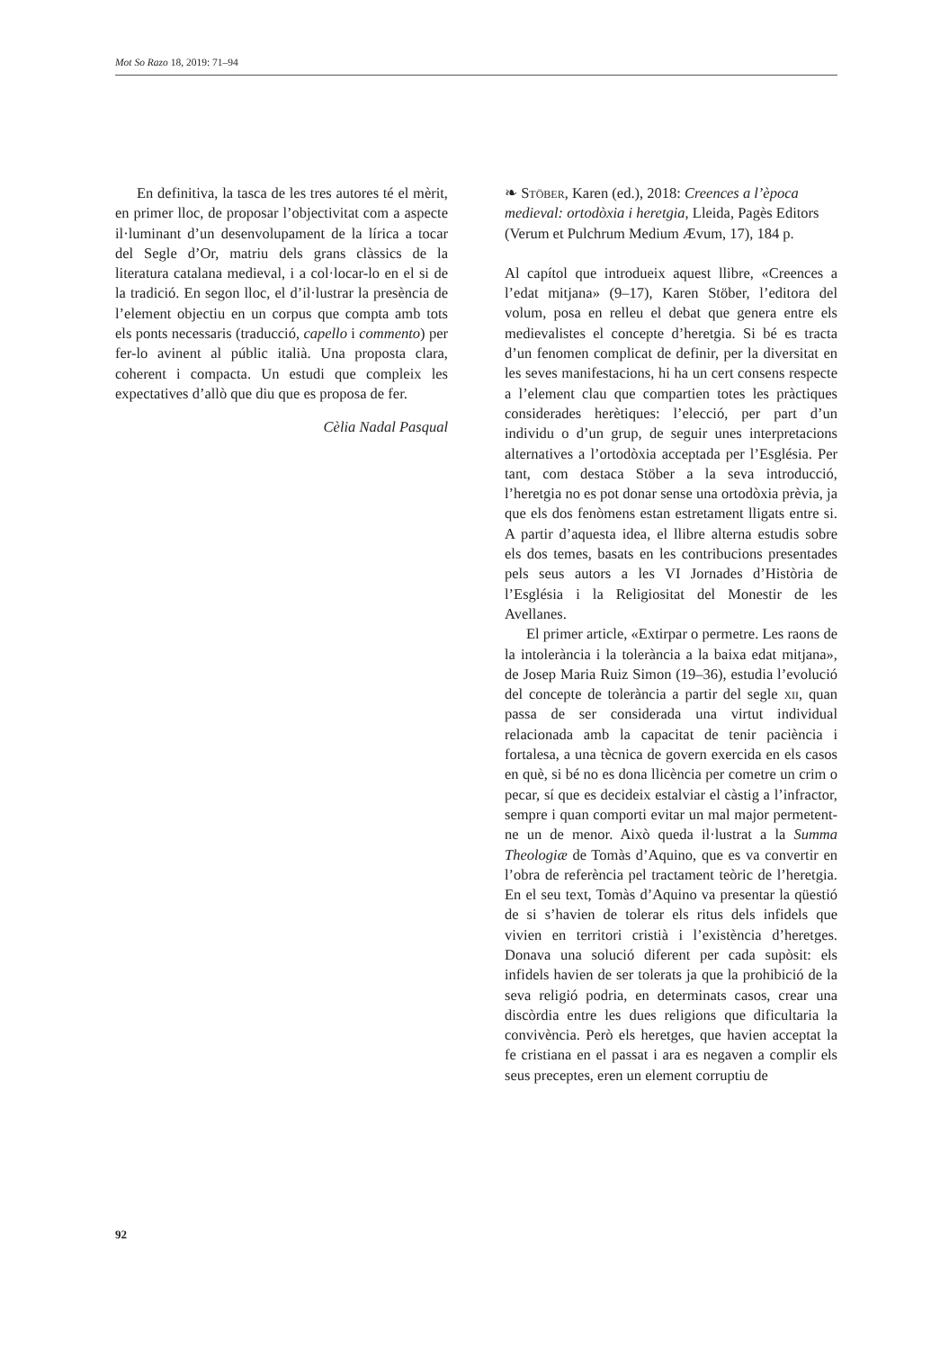Mot So Razo 18, 2019: 71–94
En definitiva, la tasca de les tres autores té el mèrit, en primer lloc, de proposar l’objectivitat com a aspecte il·luminant d’un desenvolupament de la lírica a tocar del Segle d’Or, matriu dels grans clàssics de la literatura catalana medieval, i a col·locar-lo en el si de la tradició. En segon lloc, el d’il·lustrar la presència de l’element objectiu en un corpus que compta amb tots els ponts necessaris (traducció, capello i commento) per fer-lo avinent al públic italià. Una proposta clara, coherent i compacta. Un estudi que compleix les expectatives d’allò que diu que es proposa de fer.
Cèlia Nadal Pasqual
❧ Stöber, Karen (ed.), 2018: Creences a l’època medieval: ortodòxia i heretgia, Lleida, Pagès Editors (Verum et Pulchrum Medium Ævum, 17), 184 p.
Al capítol que introdueix aquest llibre, «Creences a l’edat mitjana» (9–17), Karen Stöber, l’editora del volum, posa en relleu el debat que genera entre els medievalistes el concepte d’heretgia. Si bé es tracta d’un fenomen complicat de definir, per la diversitat en les seves manifestacions, hi ha un cert consens respecte a l’element clau que compartien totes les pràctiques considerades herètiques: l’elecció, per part d’un individu o d’un grup, de seguir unes interpretacions alternatives a l’ortodòxia acceptada per l’Església. Per tant, com destaca Stöber a la seva introducció, l’heretgia no es pot donar sense una ortodòxia prèvia, ja que els dos fenòmens estan estretament lligats entre si. A partir d’aquesta idea, el llibre alterna estudis sobre els dos temes, basats en les contribucions presentades pels seus autors a les VI Jornades d’Història de l’Església i la Religiositat del Monestir de les Avellanes.
El primer article, «Extirpar o permetre. Les raons de la intolerància i la tolerància a la baixa edat mitjana», de Josep Maria Ruiz Simon (19–36), estudia l’evolució del concepte de tolerància a partir del segle xii, quan passa de ser considerada una virtut individual relacionada amb la capacitat de tenir paciència i fortalesa, a una tècnica de govern exercida en els casos en què, si bé no es dona llicència per cometre un crim o pecar, sí que es decideix estalviar el càstig a l’infractor, sempre i quan comporti evitar un mal major permetent-ne un de menor. Això queda il·lustrat a la Summa Theologiæ de Tomàs d’Aquino, que es va convertir en l’obra de referència pel tractament teòric de l’heretgia. En el seu text, Tomàs d’Aquino va presentar la qüestió de si s’havien de tolerar els ritus dels infidels que vivien en territori cristià i l’existència d’heretges. Donava una solució diferent per cada supòsit: els infidels havien de ser tolerats ja que la prohibició de la seva religió podria, en determinats casos, crear una discòrdia entre les dues religions que dificultaria la convivència. Però els heretges, que havien acceptat la fe cristiana en el passat i ara es negaven a complir els seus preceptes, eren un element corruptiu de
92